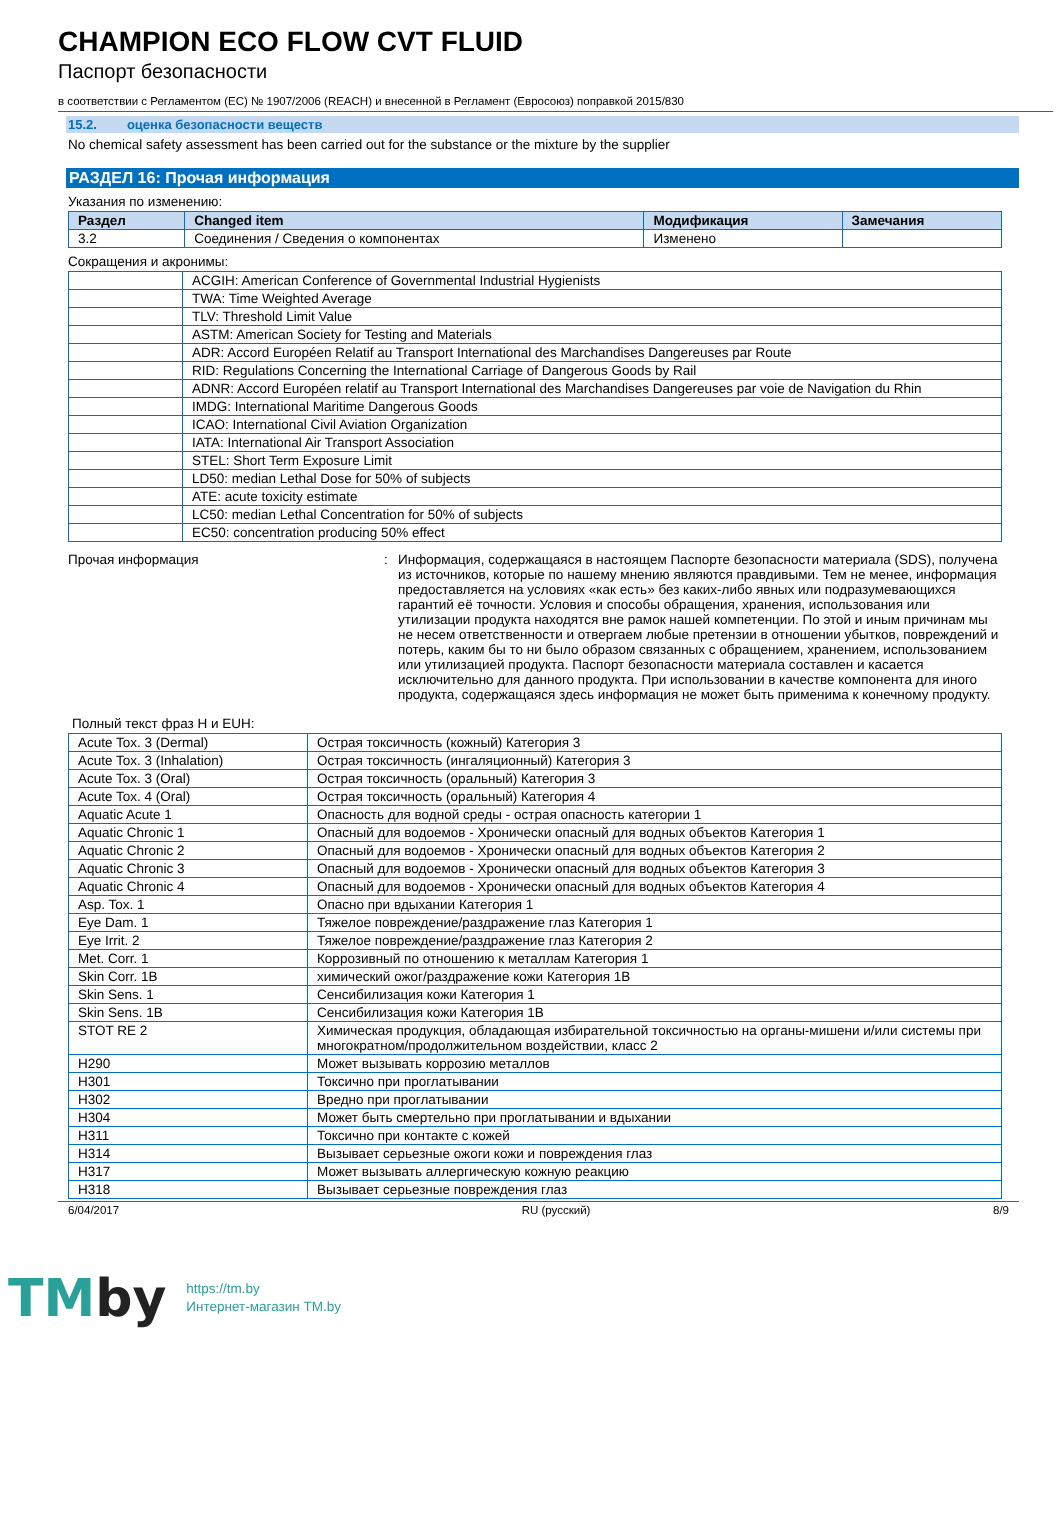CHAMPION ECO FLOW CVT FLUID
Паспорт безопасности
в соответствии с Регламентом (ЕС) № 1907/2006 (REACH) и внесенной в Регламент (Евросоюз) поправкой 2015/830
15.2. оценка безопасности веществ
No chemical safety assessment has been carried out for the substance or the mixture by the supplier
РАЗДЕЛ 16: Прочая информация
Указания по изменению:
| Раздел | Changed item | Модификация | Замечания |
| --- | --- | --- | --- |
| 3.2 | Соединения / Сведения о компонентах | Изменено | |
Сокращения и акронимы:
| | ACGIH: American Conference of Governmental Industrial Hygienists |
| | TWA: Time Weighted Average |
| | TLV: Threshold Limit Value |
| | ASTM: American Society for Testing and Materials |
| | ADR: Accord Européen Relatif au Transport International des Marchandises Dangereuses par Route |
| | RID: Regulations Concerning the International Carriage of Dangerous Goods by Rail |
| | ADNR: Accord Européen relatif au Transport International des Marchandises Dangereuses par voie de Navigation du Rhin |
| | IMDG: International Maritime Dangerous Goods |
| | ICAO: International Civil Aviation Organization |
| | IATA: International Air Transport Association |
| | STEL: Short Term Exposure Limit |
| | LD50: median Lethal Dose for 50% of subjects |
| | ATE: acute toxicity estimate |
| | LC50: median Lethal Concentration for 50% of subjects |
| | EC50: concentration producing 50% effect |
Прочая информация : Информация, содержащаяся в настоящем Паспорте безопасности материала (SDS), получена из источников, которые по нашему мнению являются правдивыми. Тем не менее, информация предоставляется на условиях «как есть» без каких-либо явных или подразумевающихся гарантий её точности. Условия и способы обращения, хранения, использования или утилизации продукта находятся вне рамок нашей компетенции. По этой и иным причинам мы не несем ответственности и отвергаем любые претензии в отношении убытков, повреждений и потерь, каким бы то ни было образом связанных с обращением, хранением, использованием или утилизацией продукта. Паспорт безопасности материала составлен и касается исключительно для данного продукта. При использовании в качестве компонента для иного продукта, содержащаяся здесь информация не может быть применима к конечному продукту.
Полный текст фраз H и EUH:
| Acute Tox. 3 (Dermal) | Острая токсичность (кожный) Категория 3 |
| Acute Tox. 3 (Inhalation) | Острая токсичность (ингаляционный) Категория 3 |
| Acute Tox. 3 (Oral) | Острая токсичность (оральный) Категория 3 |
| Acute Tox. 4 (Oral) | Острая токсичность (оральный) Категория 4 |
| Aquatic Acute 1 | Опасность для водной среды - острая опасность категории 1 |
| Aquatic Chronic 1 | Опасный для водоемов - Хронически опасный для водных объектов Категория 1 |
| Aquatic Chronic 2 | Опасный для водоемов - Хронически опасный для водных объектов Категория 2 |
| Aquatic Chronic 3 | Опасный для водоемов - Хронически опасный для водных объектов Категория 3 |
| Aquatic Chronic 4 | Опасный для водоемов - Хронически опасный для водных объектов Категория 4 |
| Asp. Tox. 1 | Опасно при вдыхании Категория 1 |
| Eye Dam. 1 | Тяжелое повреждение/раздражение глаз Категория 1 |
| Eye Irrit. 2 | Тяжелое повреждение/раздражение глаз Категория 2 |
| Met. Corr. 1 | Коррозивный по отношению к металлам Категория 1 |
| Skin Corr. 1B | химический ожог/раздражение кожи Категория 1B |
| Skin Sens. 1 | Сенсибилизация кожи Категория 1 |
| Skin Sens. 1B | Сенсибилизация кожи Категория 1B |
| STOT RE 2 | Химическая продукция, обладающая избирательной токсичностью на органы-мишени и/или системы при многократном/продолжительном воздействии, класс 2 |
| H290 | Может вызывать коррозию металлов |
| H301 | Токсично при проглатывании |
| H302 | Вредно при проглатывании |
| H304 | Может быть смертельно при проглатывании и вдыхании |
| H311 | Токсично при контакте с кожей |
| H314 | Вызывает серьезные ожоги кожи и повреждения глаз |
| H317 | Может вызывать аллергическую кожную реакцию |
| H318 | Вызывает серьезные повреждения глаз |
6/04/2017 RU (русский) 8/9
TMby
https://tm.by
Интернет-магазин TM.by